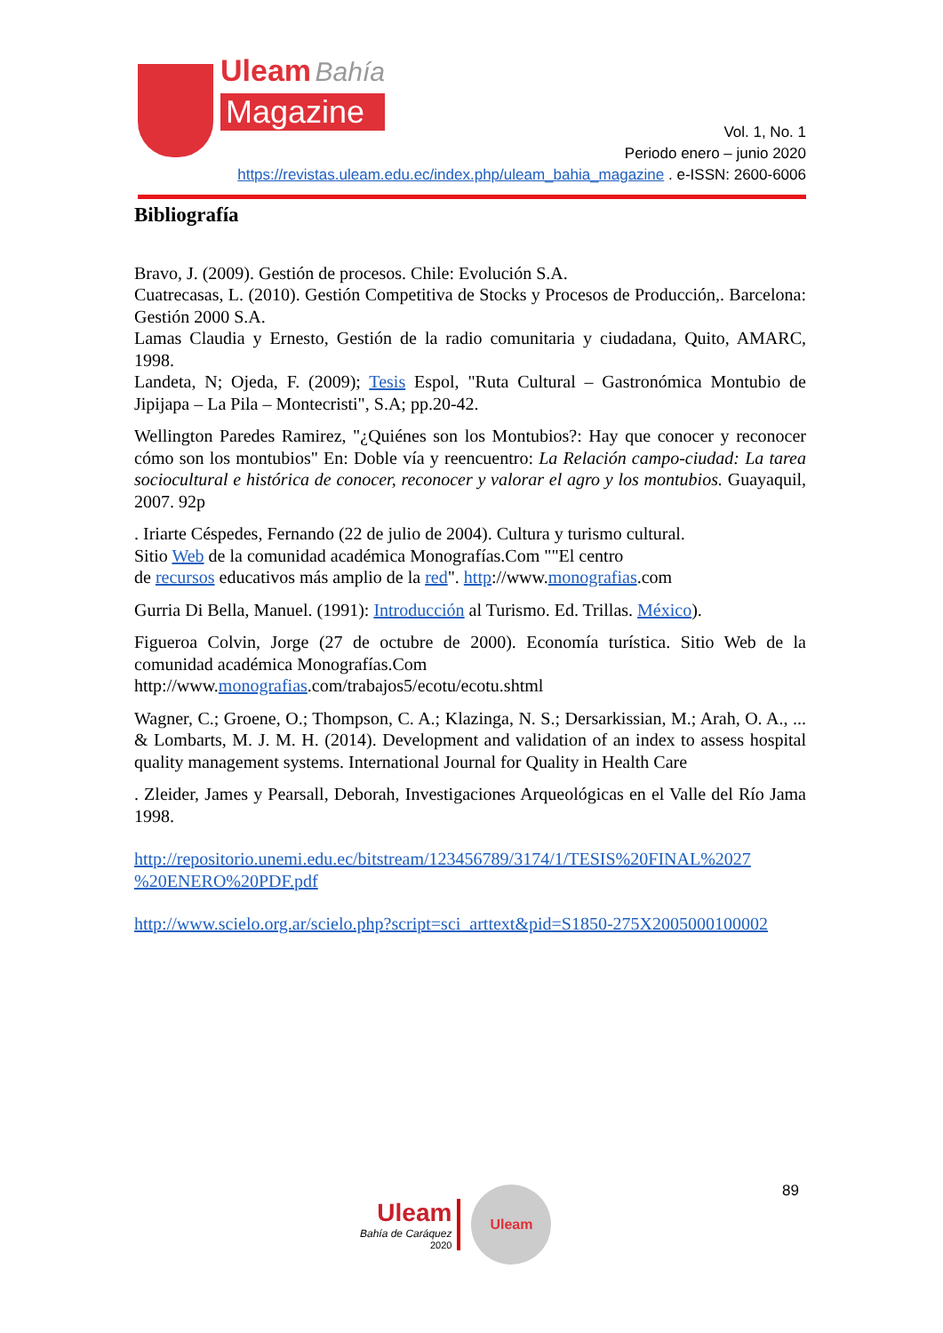Uleam Bahía
Magazine
Vol. 1, No. 1
Periodo enero – junio 2020
https://revistas.uleam.edu.ec/index.php/uleam_bahia_magazine . e-ISSN: 2600-6006
Bibliografía
Bravo, J. (2009). Gestión de procesos. Chile: Evolución S.A.
Cuatrecasas, L. (2010). Gestión Competitiva de Stocks y Procesos de Producción,. Barcelona: Gestión 2000 S.A.
Lamas Claudia y Ernesto, Gestión de la radio comunitaria y ciudadana, Quito, AMARC, 1998.
Landeta, N; Ojeda, F. (2009); Tesis Espol, "Ruta Cultural – Gastronómica Montubio de Jipijapa – La Pila – Montecristi", S.A; pp.20-42.
Wellington Paredes Ramirez, "¿Quiénes son los Montubios?: Hay que conocer y reconocer cómo son los montubios" En: Doble vía y reencuentro: La Relación campo-ciudad: La tarea sociocultural e histórica de conocer, reconocer y valorar el agro y los montubios. Guayaquil, 2007. 92p
. Iriarte Céspedes, Fernando (22 de julio de 2004). Cultura y turismo cultural.
Sitio Web de la comunidad académica Monografías.Com ""El centro
de recursos educativos más amplio de la red". http://www.monografias.com
Gurria Di Bella, Manuel. (1991): Introducción al Turismo. Ed. Trillas. México).
Figueroa Colvin, Jorge (27 de octubre de 2000). Economía turística. Sitio Web de la comunidad académica Monografías.Com
http://www.monografias.com/trabajos5/ecotu/ecotu.shtml
Wagner, C.; Groene, O.; Thompson, C. A.; Klazinga, N. S.; Dersarkissian, M.; Arah, O. A., ... & Lombarts, M. J. M. H. (2014). Development and validation of an index to assess hospital quality management systems. International Journal for Quality in Health Care
. Zleider, James y Pearsall, Deborah, Investigaciones Arqueológicas en el Valle del Río Jama 1998.
http://repositorio.unemi.edu.ec/bitstream/123456789/3174/1/TESIS%20FINAL%2027 %20ENERO%20PDF.pdf
http://www.scielo.org.ar/scielo.php?script=sci_arttext&pid=S1850-275X2005000100002
Uleam
Bahía de Caráquez
2020
Uleam
89